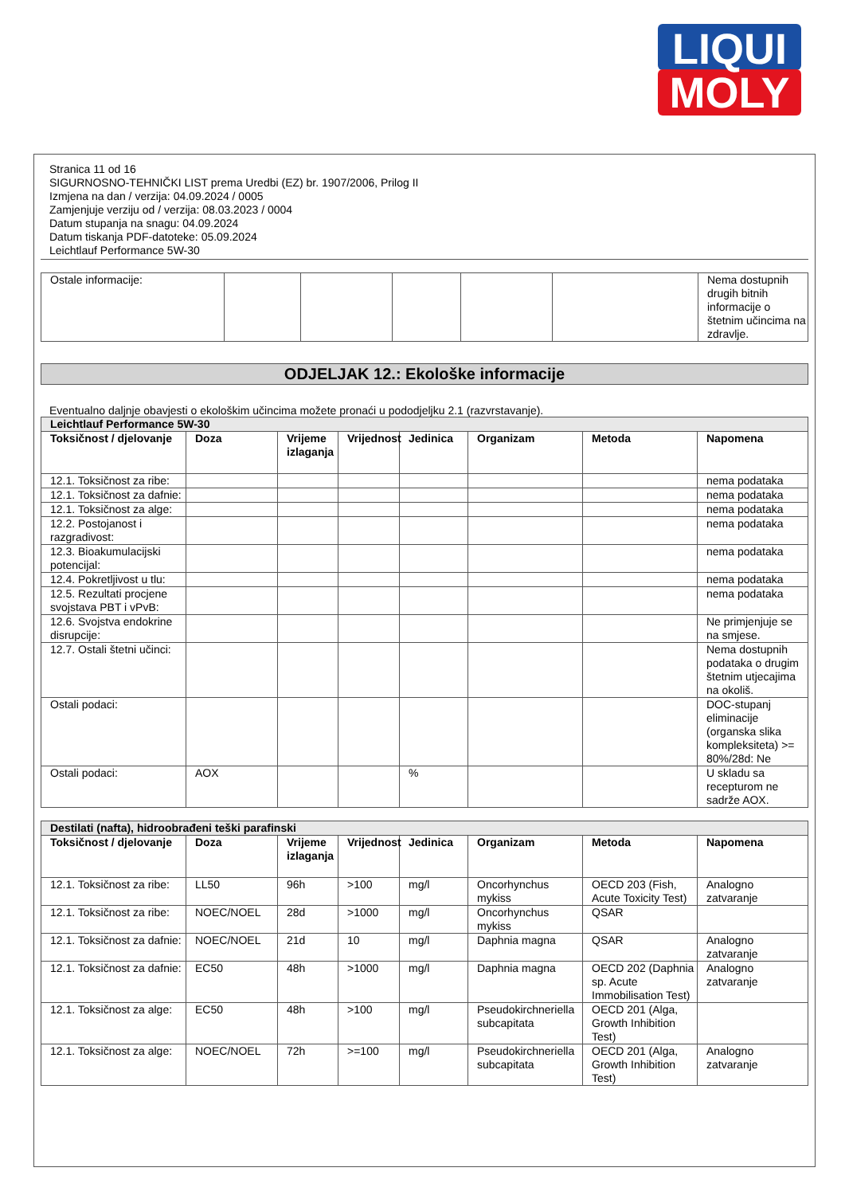LIQUI
MOLY
Stranica 11 od 16
SIGURNOSNO-TEHNIČKI LIST prema Uredbi (EZ) br. 1907/2006, Prilog II
Izmjena na dan / verzija: 04.09.2024 / 0005
Zamjenjuje verziju od / verzija: 08.03.2023 / 0004
Datum stupanja na snagu: 04.09.2024
Datum tiskanja PDF-datoteke: 05.09.2024
Leichtlauf Performance 5W-30
| Ostale informacije: | | | | | | Nema dostupnih drugih bitnih informacije o štetnim učincima na zdravlje. |
ODJELJAK 12.: Ekološke informacije
Eventualno daljnje obavjesti o ekološkim učincima možete pronaći u pododjeljku 2.1 (razvrstavanje).
| Leichtlauf Performance 5W-30 | | | | | | | |
| --- | --- | --- | --- | --- | --- | --- | --- |
| Toksičnost / djelovanje | Doza | Vrijeme izlaganja | Vrijednost | Jedinica | Organizam | Metoda | Napomena |
| 12.1. Toksičnost za ribe: | | | | | | | nema podataka |
| 12.1. Toksičnost za dafnie: | | | | | | | nema podataka |
| 12.1. Toksičnost za alge: | | | | | | | nema podataka |
| 12.2. Postojanost i razgradivost: | | | | | | | nema podataka |
| 12.3. Bioakumulacijski potencijal: | | | | | | | nema podataka |
| 12.4. Pokretljivost u tlu: | | | | | | | nema podataka |
| 12.5. Rezultati procjene svojstava PBT i vPvB: | | | | | | | nema podataka |
| 12.6. Svojstva endokrine disrupcije: | | | | | | | Ne primjenjuje se na smjese. |
| 12.7. Ostali štetni učinci: | | | | | | | Nema dostupnih podataka o drugim štetnim utjecajima na okoliš. |
| Ostali podaci: | | | | | | | DOC-stupanj eliminacije (organska slika kompleksiteta) >= 80%/28d: Ne |
| Ostali podaci: | AOX | | | % | | | U skladu sa recepturom ne sadrže AOX. |
| Destilati (nafta), hidroobrađeni teški parafinski | | | | | | | |
| --- | --- | --- | --- | --- | --- | --- | --- |
| Toksičnost / djelovanje | Doza | Vrijeme izlaganja | Vrijednost | Jedinica | Organizam | Metoda | Napomena |
| 12.1. Toksičnost za ribe: | LL50 | 96h | >100 | mg/l | Oncorhynchus mykiss | OECD 203 (Fish, Acute Toxicity Test) | Analogno zatvaranje |
| 12.1. Toksičnost za ribe: | NOEC/NOEL | 28d | >1000 | mg/l | Oncorhynchus mykiss | QSAR | |
| 12.1. Toksičnost za dafnie: | NOEC/NOEL | 21d | 10 | mg/l | Daphnia magna | QSAR | Analogno zatvaranje |
| 12.1. Toksičnost za dafnie: | EC50 | 48h | >1000 | mg/l | Daphnia magna | OECD 202 (Daphnia sp. Acute Immobilisation Test) | Analogno zatvaranje |
| 12.1. Toksičnost za alge: | EC50 | 48h | >100 | mg/l | Pseudokirchneriella subcapitata | OECD 201 (Alga, Growth Inhibition Test) | |
| 12.1. Toksičnost za alge: | NOEC/NOEL | 72h | >=100 | mg/l | Pseudokirchneriella subcapitata | OECD 201 (Alga, Growth Inhibition Test) | Analogno zatvaranje |